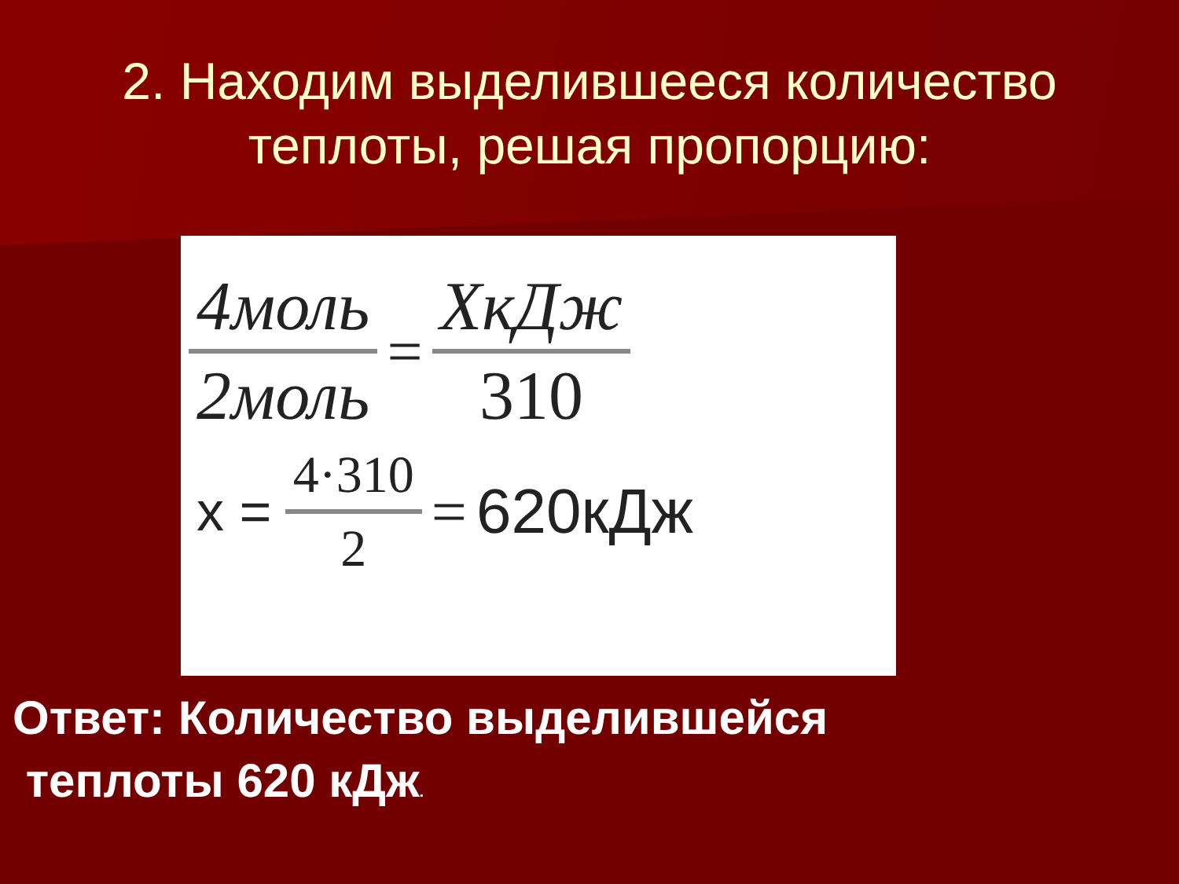2. Находим выделившееся количество
теплоты, решая пропорцию:
4моль
2моль
=
XкДж
310
x =
4·310
2
= 620кДж
Ответ: Количество выделившейся
теплоты 620 кДж.